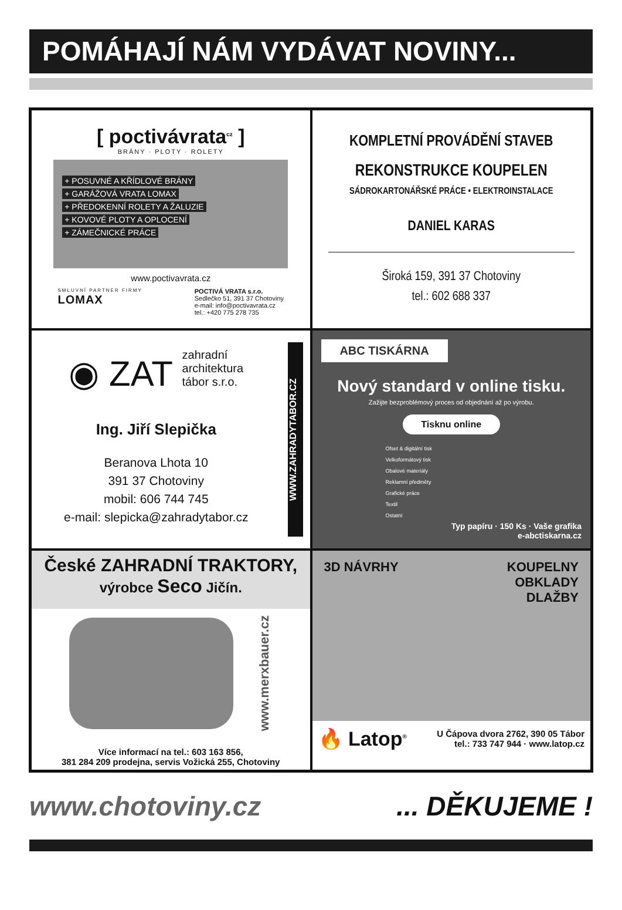POMÁHAJÍ NÁM VYDÁVAT NOVINY...
[ poctivávrata<sup>cz</sup> ]
BRÁNY · PLOTY · ROLETY
+ POSUVNÉ A KŘÍDLOVÉ BRÁNY
+ GARÁŽOVÁ VRATA LOMAX
+ PŘEDOKENNÍ ROLETY A ŽALUZIE
+ KOVOVÉ PLOTY A OPLOCENÍ
+ ZÁMEČNICKÉ PRÁCE
www.poctivavrata.cz
SMLUVNÍ PARTNER FIRMY
LOMAX
POCTIVÁ VRATA s.r.o.
Sedlečko 51, 391 37 Chotoviny
e-mail: info@poctivavrata.cz
tel.: +420 775 278 735
KOMPLETNÍ PROVÁDĚNÍ STAVEB
REKONSTRUKCE KOUPELEN
SÁDROKARTONÁŘSKÉ PRÁCE • ELEKTROINSTALACE
DANIEL KARAS
Široká 159, 391 37 Chotoviny
tel.: 602 688 337
◉ ZAT zahradní
architektura
tábor s.r.o.
Ing. Jiří Slepička
Beranova Lhota 10
391 37 Chotoviny
mobil: 606 744 745
e-mail: slepicka@zahradytabor.cz
WWW.ZAHRADYTABOR.CZ
ABC TISKÁRNA
Nový standard v online tisku.
Zažijte bezproblémový proces od objednání až po výrobu.
Tisknu online
Ofset & digitální tisk
Velkoformátový tisk
Obalové materiály
Reklamní předměty
Grafické práce
Textil
Ostatní
Typ papíru · 150 Ks · Vaše grafika
e-abctiskarna.cz
České ZAHRADNÍ TRAKTORY,
výrobce Seco Jičín.
www.merxbauer.cz
Více informací na tel.: 603 163 856,
381 284 209 prodejna, servis Vožická 255, Chotoviny
3D NÁVRHY KOUPELNY
OBKLADY
DLAŽBY
🔥 Latop<sup>®</sup>
U Čápova dvora 2762, 390 05 Tábor
tel.: 733 747 944 · www.latop.cz
www.chotoviny.cz... DĚKUJEME !